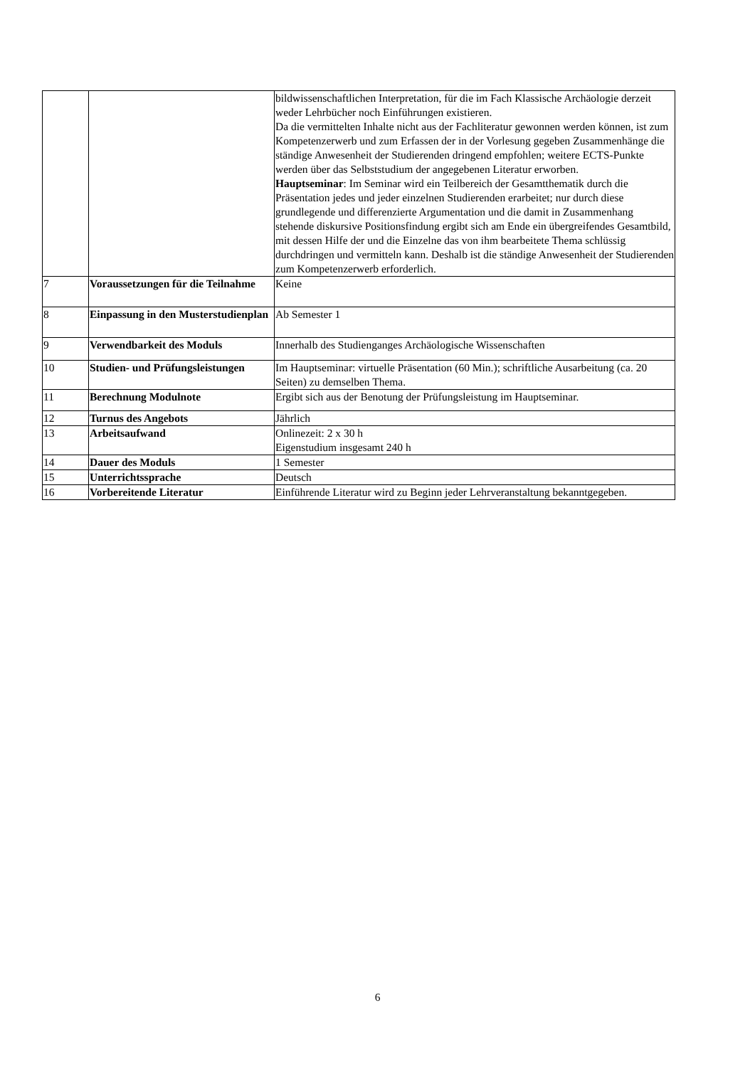| | | bildwissenschaftlichen Interpretation, für die im Fach Klassische Archäologie derzeit weder Lehrbücher noch Einführungen existieren. Da die vermittelten Inhalte nicht aus der Fachliteratur gewonnen werden können, ist zum Kompetenzerwerb und zum Erfassen der in der Vorlesung gegeben Zusammenhänge die ständige Anwesenheit der Studierenden dringend empfohlen; weitere ECTS-Punkte werden über das Selbststudium der angegebenen Literatur erworben. Hauptseminar : Im Seminar wird ein Teilbereich der Gesamtthematik durch die Präsentation jedes und jeder einzelnen Studierenden erarbeitet; nur durch diese grundlegende und differenzierte Argumentation und die damit in Zusammenhang stehende diskursive Positionsfindung ergibt sich am Ende ein übergreifendes Gesamtbild, mit dessen Hilfe der und die Einzelne das von ihm bearbeitete Thema schlüssig durchdringen und vermitteln kann. Deshalb ist die ständige Anwesenheit der Studierenden zum Kompetenzerwerb erforderlich. |
| 7 | Voraussetzungen für die Teilnahme | Keine |
| 8 | Einpassung in den Musterstudienplan | Ab Semester 1 |
| 9 | Verwendbarkeit des Moduls | Innerhalb des Studienganges Archäologische Wissenschaften |
| 10 | Studien- und Prüfungsleistungen | Im Hauptseminar: virtuelle Präsentation (60 Min.); schriftliche Ausarbeitung (ca. 20 Seiten) zu demselben Thema. |
| 11 | Berechnung Modulnote | Ergibt sich aus der Benotung der Prüfungsleistung im Hauptseminar. |
| 12 | Turnus des Angebots | Jährlich |
| 13 | Arbeitsaufwand | Onlinezeit: 2 x 30 h Eigenstudium insgesamt 240 h |
| 14 | Dauer des Moduls | 1 Semester |
| 15 | Unterrichtssprache | Deutsch |
| 16 | Vorbereitende Literatur | Einführende Literatur wird zu Beginn jeder Lehrveranstaltung bekanntgegeben. |
6